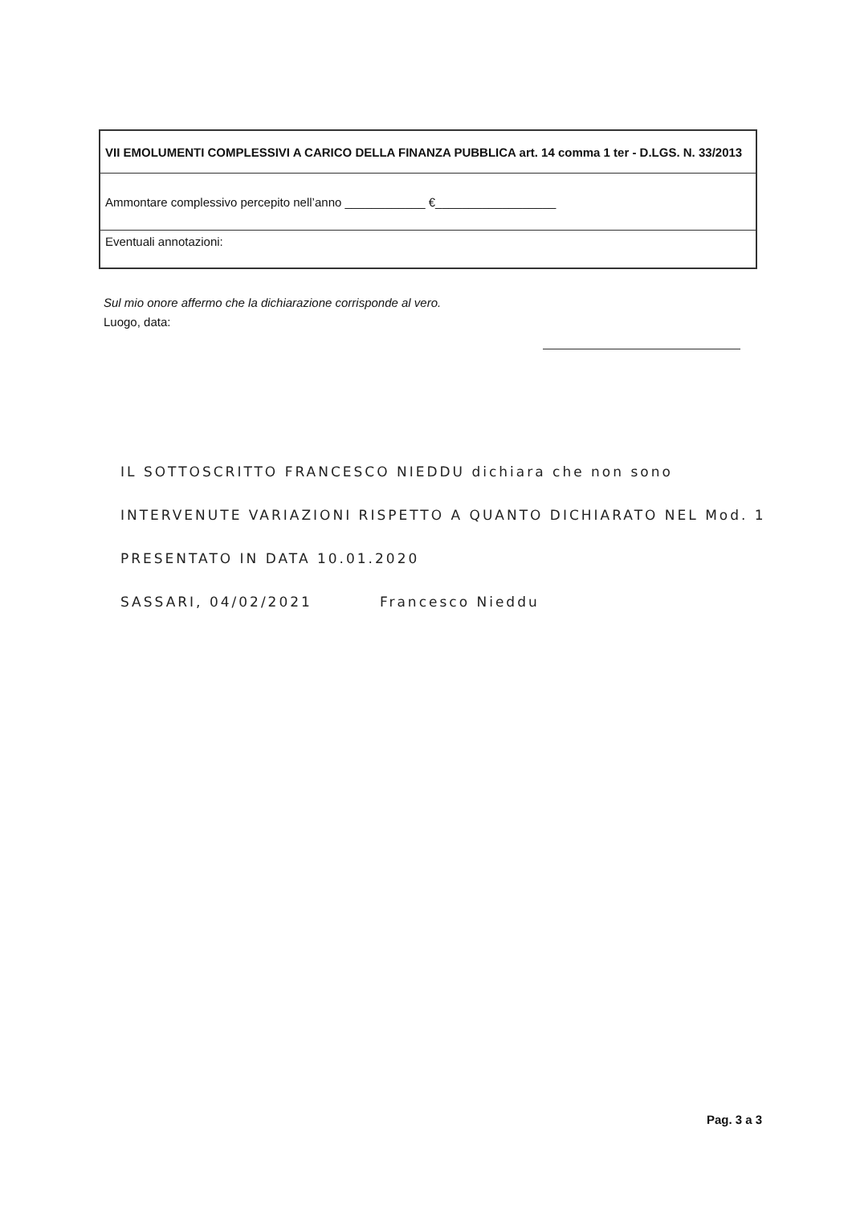| VII EMOLUMENTI COMPLESSIVI A CARICO DELLA FINANZA PUBBLICA art. 14 comma 1 ter - D.LGS. N. 33/2013 |
| Ammontare complessivo percepito nell’anno ____________ €__________________ |
| Eventuali annotazioni: |
Sul mio onore affermo che la dichiarazione corrisponde al vero.
Luogo, data:
IL SOTTOSCRITTO FRANCESCO NIEDDU dichiara che non sono
INTERVENUTE VARIAZIONI RISPETTO A QUANTO DICHIARATO NEL Mod. 1
PRESENTATO IN DATA 10.01.2020
SASSARI, 04/02/2021 Francesco Nieddu
Pag. 3 a 3